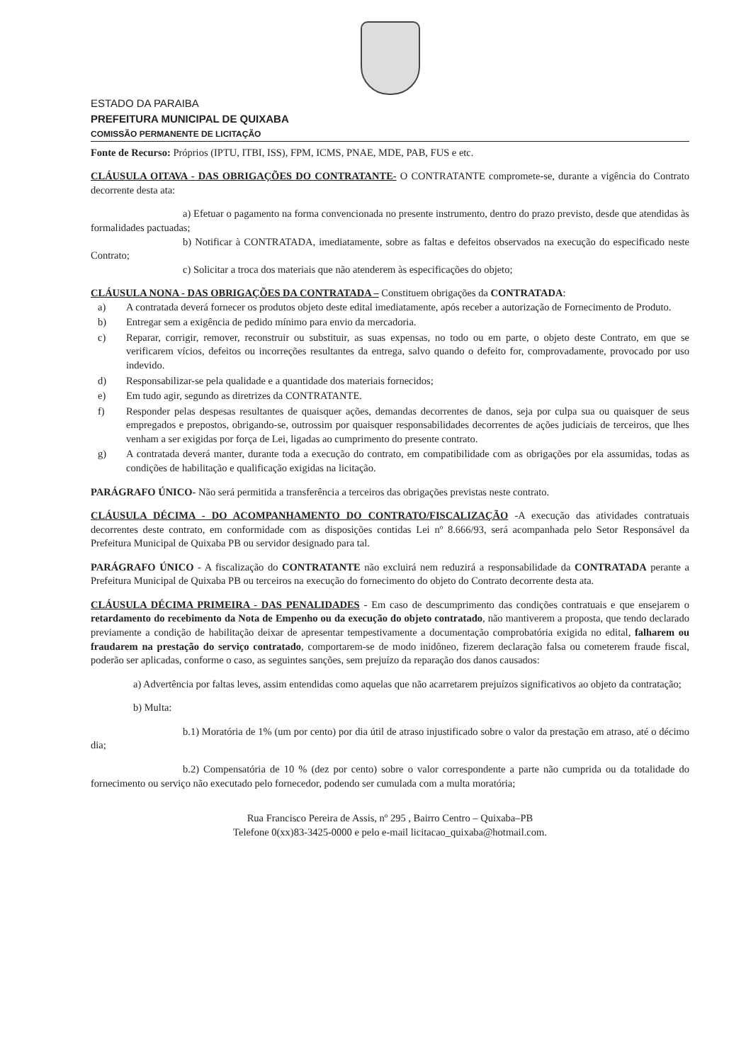ESTADO DA PARAIBA
PREFEITURA MUNICIPAL DE QUIXABA
COMISSÃO PERMANENTE DE LICITAÇÃO
Fonte de Recurso: Próprios (IPTU, ITBI, ISS), FPM, ICMS, PNAE, MDE, PAB, FUS e etc.
CLÁUSULA OITAVA - DAS OBRIGAÇÕES DO CONTRATANTE- O CONTRATANTE compromete-se, durante a vigência do Contrato decorrente desta ata:
a) Efetuar o pagamento na forma convencionada no presente instrumento, dentro do prazo previsto, desde que atendidas às formalidades pactuadas;
b) Notificar à CONTRATADA, imediatamente, sobre as faltas e defeitos observados na execução do especificado neste Contrato;
c) Solicitar a troca dos materiais que não atenderem às especificações do objeto;
CLÁUSULA NONA - DAS OBRIGAÇÕES DA CONTRATADA – Constituem obrigações da CONTRATADA:
a) A contratada deverá fornecer os produtos objeto deste edital imediatamente, após receber a autorização de Fornecimento de Produto.
b) Entregar sem a exigência de pedido mínimo para envio da mercadoria.
c) Reparar, corrigir, remover, reconstruir ou substituir, as suas expensas, no todo ou em parte, o objeto deste Contrato, em que se verificarem vícios, defeitos ou incorreções resultantes da entrega, salvo quando o defeito for, comprovadamente, provocado por uso indevido.
d) Responsabilizar-se pela qualidade e a quantidade dos materiais fornecidos;
e) Em tudo agir, segundo as diretrizes da CONTRATANTE.
f) Responder pelas despesas resultantes de quaisquer ações, demandas decorrentes de danos, seja por culpa sua ou quaisquer de seus empregados e prepostos, obrigando-se, outrossim por quaisquer responsabilidades decorrentes de ações judiciais de terceiros, que lhes venham a ser exigidas por força de Lei, ligadas ao cumprimento do presente contrato.
g) A contratada deverá manter, durante toda a execução do contrato, em compatibilidade com as obrigações por ela assumidas, todas as condições de habilitação e qualificação exigidas na licitação.
PARÁGRAFO ÚNICO- Não será permitida a transferência a terceiros das obrigações previstas neste contrato.
CLÁUSULA DÉCIMA - DO ACOMPANHAMENTO DO CONTRATO/FISCALIZAÇÃO -A execução das atividades contratuais decorrentes deste contrato, em conformidade com as disposições contidas Lei nº 8.666/93, será acompanhada pelo Setor Responsável da Prefeitura Municipal de Quixaba PB ou servidor designado para tal.
PARÁGRAFO ÚNICO - A fiscalização do CONTRATANTE não excluirá nem reduzirá a responsabilidade da CONTRATADA perante a Prefeitura Municipal de Quixaba PB ou terceiros na execução do fornecimento do objeto do Contrato decorrente desta ata.
CLÁUSULA DÉCIMA PRIMEIRA - DAS PENALIDADES - Em caso de descumprimento das condições contratuais e que ensejarem o retardamento do recebimento da Nota de Empenho ou da execução do objeto contratado, não mantiverem a proposta, que tendo declarado previamente a condição de habilitação deixar de apresentar tempestivamente a documentação comprobatória exigida no edital, falharem ou fraudarem na prestação do serviço contratado, comportarem-se de modo inidôneo, fizerem declaração falsa ou cometerem fraude fiscal, poderão ser aplicadas, conforme o caso, as seguintes sanções, sem prejuízo da reparação dos danos causados:
a) Advertência por faltas leves, assim entendidas como aquelas que não acarretarem prejuízos significativos ao objeto da contratação;
b) Multa:
b.1) Moratória de 1% (um por cento) por dia útil de atraso injustificado sobre o valor da prestação em atraso, até o décimo dia;
b.2) Compensatória de 10 % (dez por cento) sobre o valor correspondente a parte não cumprida ou da totalidade do fornecimento ou serviço não executado pelo fornecedor, podendo ser cumulada com a multa moratória;
Rua Francisco Pereira de Assis, nº 295 , Bairro Centro – Quixaba–PB
Telefone 0(xx)83-3425-0000 e pelo e-mail licitacao_quixaba@hotmail.com.